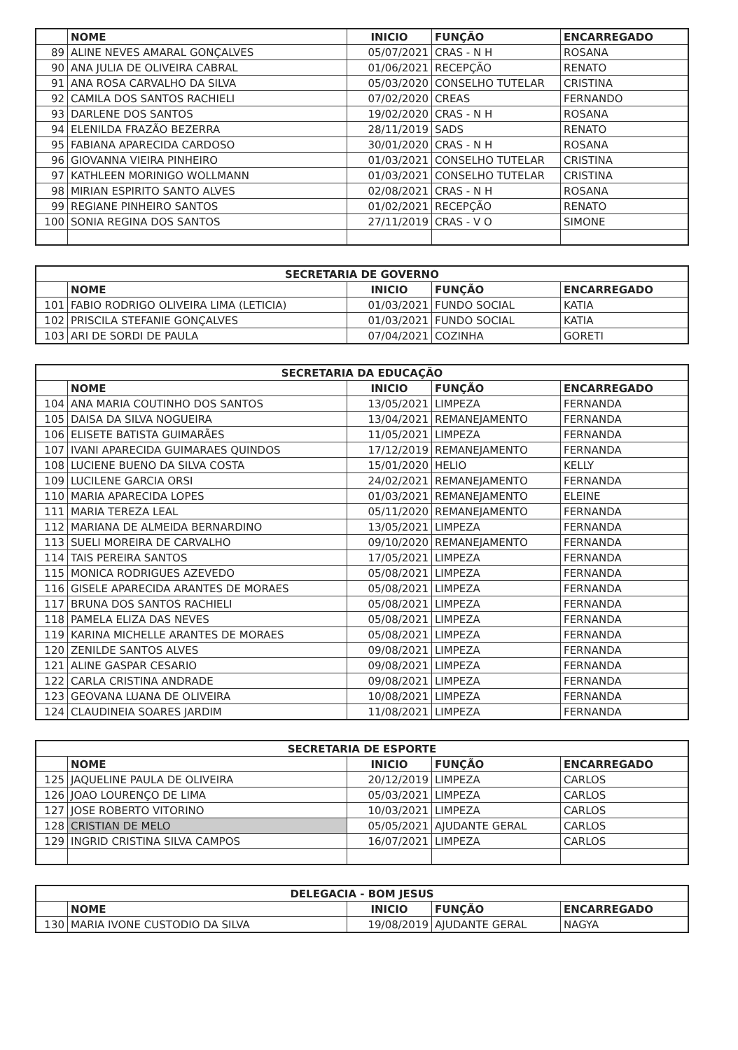| | NOME | INICIO | FUNÇÃO | ENCARREGADO |
| --- | --- | --- | --- | --- |
| 89 | ALINE NEVES AMARAL GONÇALVES | 05/07/2021 | CRAS - N H | ROSANA |
| 90 | ANA JULIA DE OLIVEIRA CABRAL | 01/06/2021 | RECEPÇÃO | RENATO |
| 91 | ANA ROSA CARVALHO DA SILVA | 05/03/2020 | CONSELHO TUTELAR | CRISTINA |
| 92 | CAMILA DOS SANTOS RACHIELI | 07/02/2020 | CREAS | FERNANDO |
| 93 | DARLENE DOS SANTOS | 19/02/2020 | CRAS - N H | ROSANA |
| 94 | ELENILDA FRAZÃO BEZERRA | 28/11/2019 | SADS | RENATO |
| 95 | FABIANA APARECIDA CARDOSO | 30/01/2020 | CRAS - N H | ROSANA |
| 96 | GIOVANNA VIEIRA PINHEIRO | 01/03/2021 | CONSELHO TUTELAR | CRISTINA |
| 97 | KATHLEEN MORINIGO WOLLMANN | 01/03/2021 | CONSELHO TUTELAR | CRISTINA |
| 98 | MIRIAN ESPIRITO SANTO ALVES | 02/08/2021 | CRAS - N H | ROSANA |
| 99 | REGIANE PINHEIRO SANTOS | 01/02/2021 | RECEPÇÃO | RENATO |
| 100 | SONIA REGINA DOS SANTOS | 27/11/2019 | CRAS - V O | SIMONE |
| SECRETARIA DE GOVERNO | | | | |
| --- | --- | --- | --- | --- |
| | NOME | INICIO | FUNÇÃO | ENCARREGADO |
| 101 | FABIO RODRIGO OLIVEIRA LIMA (LETICIA) | 01/03/2021 | FUNDO SOCIAL | KATIA |
| 102 | PRISCILA STEFANIE GONÇALVES | 01/03/2021 | FUNDO SOCIAL | KATIA |
| 103 | ARI DE SORDI DE PAULA | 07/04/2021 | COZINHA | GORETI |
| SECRETARIA DA EDUCAÇÃO | | | | |
| --- | --- | --- | --- | --- |
| | NOME | INICIO | FUNÇÃO | ENCARREGADO |
| 104 | ANA MARIA COUTINHO DOS SANTOS | 13/05/2021 | LIMPEZA | FERNANDA |
| 105 | DAISA DA SILVA NOGUEIRA | 13/04/2021 | REMANEJAMENTO | FERNANDA |
| 106 | ELISETE BATISTA GUIMARÃES | 11/05/2021 | LIMPEZA | FERNANDA |
| 107 | IVANI APARECIDA GUIMARAES QUINDOS | 17/12/2019 | REMANEJAMENTO | FERNANDA |
| 108 | LUCIENE BUENO DA SILVA COSTA | 15/01/2020 | HELIO | KELLY |
| 109 | LUCILENE GARCIA ORSI | 24/02/2021 | REMANEJAMENTO | FERNANDA |
| 110 | MARIA APARECIDA LOPES | 01/03/2021 | REMANEJAMENTO | ELEINE |
| 111 | MARIA TEREZA LEAL | 05/11/2020 | REMANEJAMENTO | FERNANDA |
| 112 | MARIANA DE ALMEIDA BERNARDINO | 13/05/2021 | LIMPEZA | FERNANDA |
| 113 | SUELI MOREIRA DE CARVALHO | 09/10/2020 | REMANEJAMENTO | FERNANDA |
| 114 | TAIS PEREIRA SANTOS | 17/05/2021 | LIMPEZA | FERNANDA |
| 115 | MONICA RODRIGUES AZEVEDO | 05/08/2021 | LIMPEZA | FERNANDA |
| 116 | GISELE APARECIDA ARANTES DE MORAES | 05/08/2021 | LIMPEZA | FERNANDA |
| 117 | BRUNA DOS SANTOS RACHIELI | 05/08/2021 | LIMPEZA | FERNANDA |
| 118 | PAMELA ELIZA DAS NEVES | 05/08/2021 | LIMPEZA | FERNANDA |
| 119 | KARINA MICHELLE ARANTES DE MORAES | 05/08/2021 | LIMPEZA | FERNANDA |
| 120 | ZENILDE SANTOS ALVES | 09/08/2021 | LIMPEZA | FERNANDA |
| 121 | ALINE GASPAR CESARIO | 09/08/2021 | LIMPEZA | FERNANDA |
| 122 | CARLA CRISTINA ANDRADE | 09/08/2021 | LIMPEZA | FERNANDA |
| 123 | GEOVANA LUANA DE OLIVEIRA | 10/08/2021 | LIMPEZA | FERNANDA |
| 124 | CLAUDINEIA SOARES JARDIM | 11/08/2021 | LIMPEZA | FERNANDA |
| SECRETARIA DE ESPORTE | | | | |
| --- | --- | --- | --- | --- |
| | NOME | INICIO | FUNÇÃO | ENCARREGADO |
| 125 | JAQUELINE PAULA DE OLIVEIRA | 20/12/2019 | LIMPEZA | CARLOS |
| 126 | JOAO LOURENÇO DE LIMA | 05/03/2021 | LIMPEZA | CARLOS |
| 127 | JOSE ROBERTO VITORINO | 10/03/2021 | LIMPEZA | CARLOS |
| 128 | CRISTIAN DE MELO | 05/05/2021 | AJUDANTE GERAL | CARLOS |
| 129 | INGRID CRISTINA SILVA CAMPOS | 16/07/2021 | LIMPEZA | CARLOS |
| DELEGACIA - BOM JESUS | | | | |
| --- | --- | --- | --- | --- |
| | NOME | INICIO | FUNÇÃO | ENCARREGADO |
| 130 | MARIA IVONE CUSTODIO DA SILVA | 19/08/2019 | AJUDANTE GERAL | NAGYA |